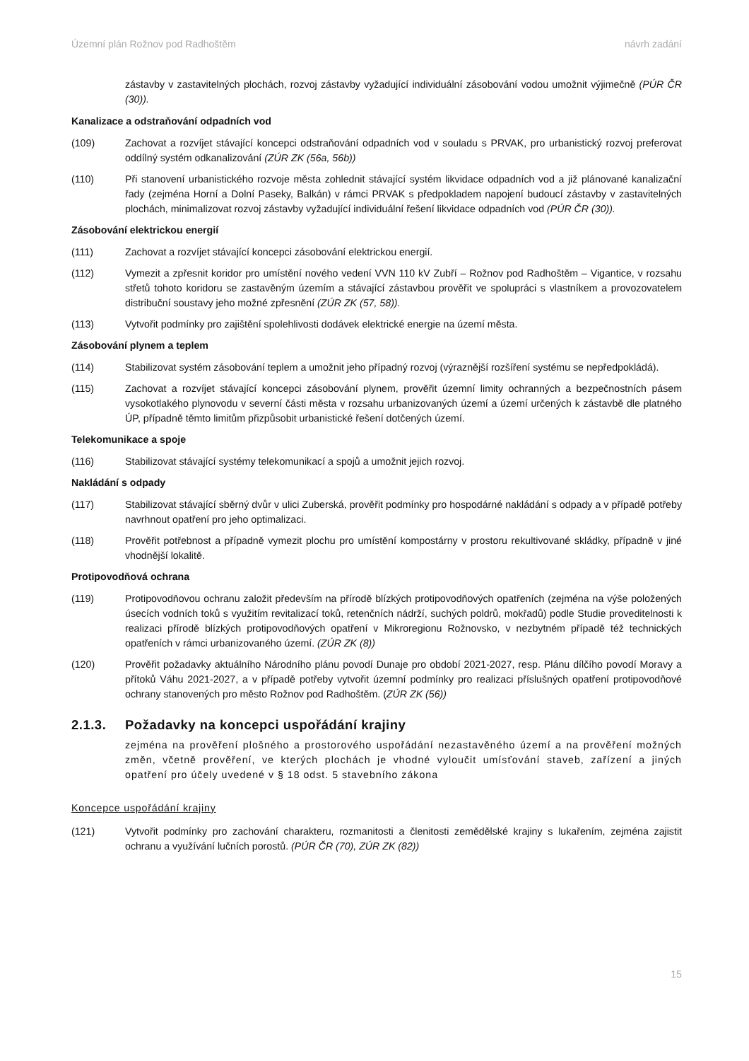Územní plán Rožnov pod Radhoštěm návrh zadání
zástavby v zastavitelných plochách, rozvoj zástavby vyžadující individuální zásobování vodou umožnit výjimečně (PÚR ČR (30)).
Kanalizace a odstraňování odpadních vod
(109) Zachovat a rozvíjet stávající koncepci odstraňování odpadních vod v souladu s PRVAK, pro urbanistický rozvoj preferovat oddílný systém odkanalizování (ZÚR ZK (56a, 56b))
(110) Při stanovení urbanistického rozvoje města zohlednit stávající systém likvidace odpadních vod a již plánované kanalizační řady (zejména Horní a Dolní Paseky, Balkán) v rámci PRVAK s předpokladem napojení budoucí zástavby v zastavitelných plochách, minimalizovat rozvoj zástavby vyžadující individuální řešení likvidace odpadních vod (PÚR ČR (30)).
Zásobování elektrickou energií
(111) Zachovat a rozvíjet stávající koncepci zásobování elektrickou energií.
(112) Vymezit a zpřesnit koridor pro umístění nového vedení VVN 110 kV Zubří – Rožnov pod Radhoštěm – Vigantice, v rozsahu střetů tohoto koridoru se zastavěným územím a stávající zástavbou prověřit ve spolupráci s vlastníkem a provozovatelem distribuční soustavy jeho možné zpřesnění (ZÚR ZK (57, 58)).
(113) Vytvořit podmínky pro zajištění spolehlivosti dodávek elektrické energie na území města.
Zásobování plynem a teplem
(114) Stabilizovat systém zásobování teplem a umožnit jeho případný rozvoj (výraznější rozšíření systému se nepředpokládá).
(115) Zachovat a rozvíjet stávající koncepci zásobování plynem, prověřit územní limity ochranných a bezpečnostních pásem vysokotlakého plynovodu v severní části města v rozsahu urbanizovaných území a území určených k zástavbě dle platného ÚP, případně těmto limitům přizpůsobit urbanistické řešení dotčených území.
Telekomunikace a spoje
(116) Stabilizovat stávající systémy telekomunikací a spojů a umožnit jejich rozvoj.
Nakládání s odpady
(117) Stabilizovat stávající sběrný dvůr v ulici Zuberská, prověřit podmínky pro hospodárné nakládání s odpady a v případě potřeby navrhnout opatření pro jeho optimalizaci.
(118) Prověřit potřebnost a případně vymezit plochu pro umístění kompostárny v prostoru rekultivované skládky, případně v jiné vhodnější lokalitě.
Protipovodňová ochrana
(119) Protipovodňovou ochranu založit především na přírodě blízkých protipovodňových opatřeních (zejména na výše položených úsecích vodních toků s využitím revitalizací toků, retenčních nádrží, suchých poldrů, mokřadů) podle Studie proveditelnosti k realizaci přírodě blízkých protipovodňových opatření v Mikroregionu Rožnovsko, v nezbytném případě též technických opatřeních v rámci urbanizovaného území. (ZÚR ZK (8))
(120) Prověřit požadavky aktuálního Národního plánu povodí Dunaje pro období 2021-2027, resp. Plánu dílčího povodí Moravy a přítoků Váhu 2021-2027, a v případě potřeby vytvořit územní podmínky pro realizaci příslušných opatření protipovodňové ochrany stanovených pro město Rožnov pod Radhoštěm. (ZÚR ZK (56))
2.1.3. Požadavky na koncepci uspořádání krajiny
zejména na prověření plošného a prostorového uspořádání nezastavěného území a na prověření možných změn, včetně prověření, ve kterých plochách je vhodné vyloučit umísťování staveb, zařízení a jiných opatření pro účely uvedené v § 18 odst. 5 stavebního zákona
Koncepce uspořádání krajiny
(121) Vytvořit podmínky pro zachování charakteru, rozmanitosti a členitosti zemědělské krajiny s lukařením, zejména zajistit ochranu a využívání lučních porostů. (PÚR ČR (70), ZÚR ZK (82))
15